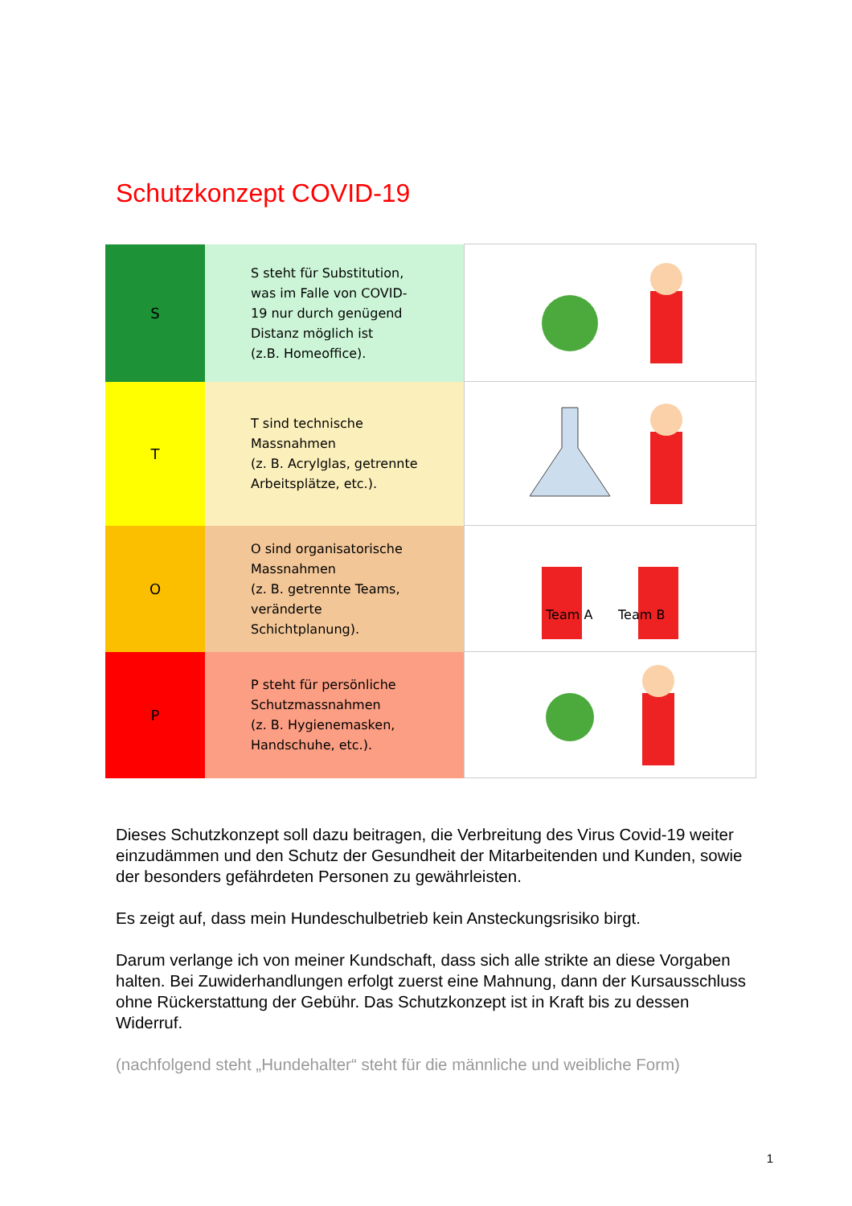Schutzkonzept COVID-19
| S | S steht für Substitution, was im Falle von COVID- 19 nur durch genügend Distanz möglich ist (z.B. Homeoffice). | |
| T | T sind technische Massnahmen (z. B. Acrylglas, getrennte Arbeitsplätze, etc.). | |
| O | O sind organisatorische Massnahmen (z. B. getrennte Teams, veränderte Schichtplanung). | Team A Team B |
| P | P steht für persönliche Schutzmassnahmen (z. B. Hygienemasken, Handschuhe, etc.). | |
Dieses Schutzkonzept soll dazu beitragen, die Verbreitung des Virus Covid-19 weiter einzudämmen und den Schutz der Gesundheit der Mitarbeitenden und Kunden, sowie der besonders gefährdeten Personen zu gewährleisten.
Es zeigt auf, dass mein Hundeschulbetrieb kein Ansteckungsrisiko birgt.
Darum verlange ich von meiner Kundschaft, dass sich alle strikte an diese Vorgaben halten. Bei Zuwiderhandlungen erfolgt zuerst eine Mahnung, dann der Kursausschluss ohne Rückerstattung der Gebühr. Das Schutzkonzept ist in Kraft bis zu dessen Widerruf.
(nachfolgend steht „Hundehalter“ steht für die männliche und weibliche Form)
1